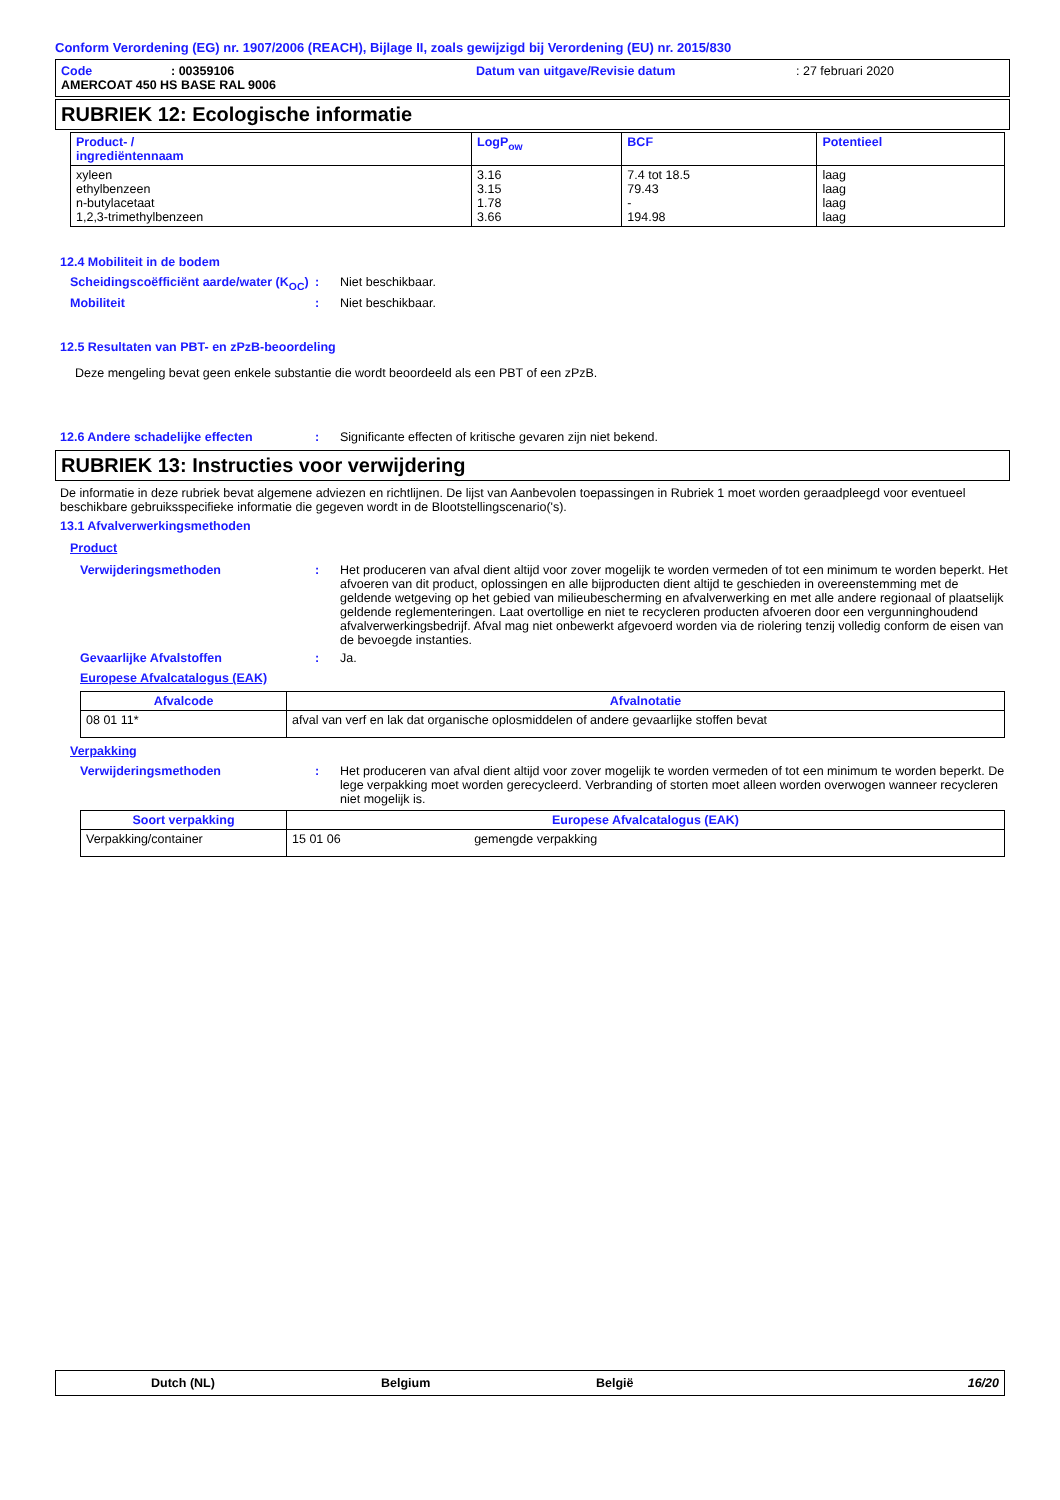Conform Verordening (EG) nr. 1907/2006 (REACH), Bijlage II, zoals gewijzigd bij Verordening (EU) nr. 2015/830
Code: 00359106 Datum van uitgave/Revisie datum: 27 februari 2020
AMERCOAT 450 HS BASE RAL 9006
RUBRIEK 12: Ecologische informatie
| Product- / ingrediëntennaam | LogP<sub>ow</sub> | BCF | Potentieel |
| --- | --- | --- | --- |
| xyleen ethylbenzeen n-butylacetaat 1,2,3-trimethylbenzeen | 3.16 3.15 1.78 3.66 | 7.4 tot 18.5 79.43 - 194.98 | laag laag laag laag |
12.4 Mobiliteit in de bodem
Scheidingscoëfficiënt aarde/water (K<sub>OC</sub>)
: Niet beschikbaar.
Mobiliteit : Niet beschikbaar.
12.5 Resultaten van PBT- en zPzB-beoordeling
Deze mengeling bevat geen enkele substantie die wordt beoordeeld als een PBT of een zPzB.
12.6 Andere schadelijke effecten : Significante effecten of kritische gevaren zijn niet bekend.
RUBRIEK 13: Instructies voor verwijdering
De informatie in deze rubriek bevat algemene adviezen en richtlijnen. De lijst van Aanbevolen toepassingen in Rubriek 1 moet worden geraadpleegd voor eventueel beschikbare gebruiksspecifieke informatie die gegeven wordt in de Blootstellingscenario('s).
13.1 Afvalverwerkingsmethoden
Product
Verwijderingsmethoden : Het produceren van afval dient altijd voor zover mogelijk te worden vermeden of tot een minimum te worden beperkt. Het afvoeren van dit product, oplossingen en alle bijproducten dient altijd te geschieden in overeenstemming met de geldende wetgeving op het gebied van milieubescherming en afvalverwerking en met alle andere regionaal of plaatselijk geldende reglementeringen. Laat overtollige en niet te recycleren producten afvoeren door een vergunninghoudend afvalverwerkingsbedrijf. Afval mag niet onbewerkt afgevoerd worden via de riolering tenzij volledig conform de eisen van de bevoegde instanties.
Gevaarlijke Afvalstoffen : Ja.
Europese Afvalcatalogus (EAK)
| Afvalcode | Afvalnotatie |
| --- | --- |
| 08 01 11* | afval van verf en lak dat organische oplosmiddelen of andere gevaarlijke stoffen bevat |
Verpakking
Verwijderingsmethoden : Het produceren van afval dient altijd voor zover mogelijk te worden vermeden of tot een minimum te worden beperkt. De lege verpakking moet worden gerecycleerd. Verbranding of storten moet alleen worden overwogen wanneer recycleren niet mogelijk is.
| Soort verpakking | Europese Afvalcatalogus (EAK) |
| --- | --- |
| Verpakking/container | 15 01 06 gemengde verpakking |
Dutch (NL) Belgium België 16/20